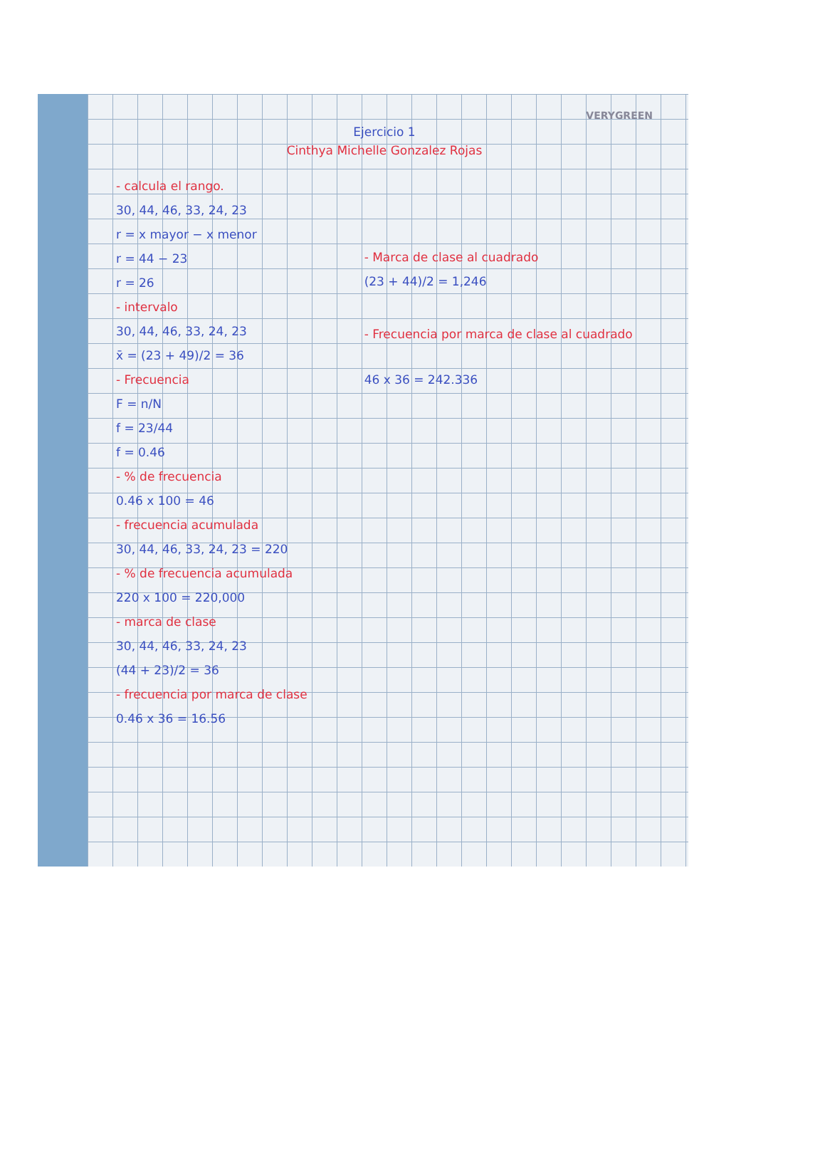VERYGREEN
Ejercicio 1
Cinthya Michelle Gonzalez Rojas
- calcula el rango.
30, 44, 46, 33, 24, 23
r = x mayor − x menor
r = 44 − 23
r = 26
- intervalo
30, 44, 46, 33, 24, 23
x̄ = (23 + 49)/2 = 36
- Frecuencia
F = n/N
f = 23/44
f = 0.46
- % de frecuencia
0.46 x 100 = 46
- frecuencia acumulada
30, 44, 46, 33, 24, 23 = 220
- % de frecuencia acumulada
220 x 100 = 220,000
- marca de clase
30, 44, 46, 33, 24, 23
(44 + 23)/2 = 36
- frecuencia por marca de clase
0.46 x 36 = 16.56
- Marca de clase al cuadrado
(23 + 44)/2 = 1,246
- Frecuencia por marca de clase al cuadrado
46 x 36 = 242.336